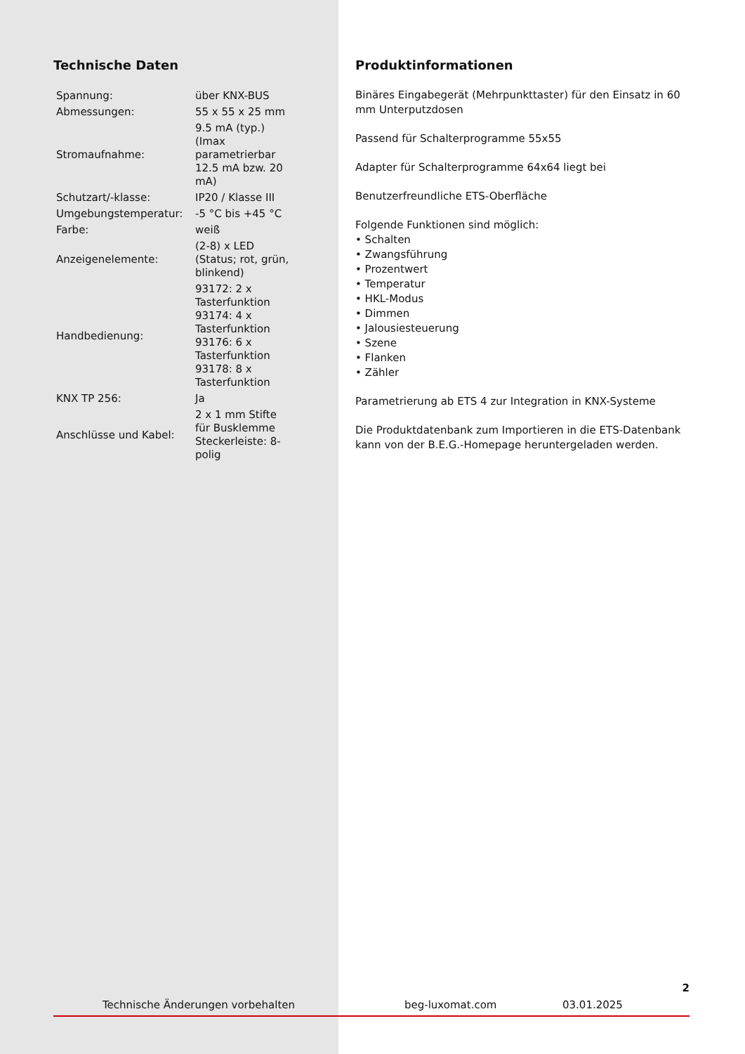Technische Daten
| Spannung: | über KNX-BUS |
| Abmessungen: | 55 x 55 x 25 mm |
| Stromaufnahme: | 9.5 mA (typ.) (Imax parametrierbar 12.5 mA bzw. 20 mA) |
| Schutzart/-klasse: | IP20 / Klasse III |
| Umgebungstemperatur: | -5 °C bis +45 °C |
| Farbe: | weiß |
| Anzeigenelemente: | (2-8) x LED (Status; rot, grün, blinkend) |
| Handbedienung: | 93172: 2 x Tasterfunktion 93174: 4 x Tasterfunktion 93176: 6 x Tasterfunktion 93178: 8 x Tasterfunktion |
| KNX TP 256: | Ja |
| Anschlüsse und Kabel: | 2 x 1 mm Stifte für Busklemme Steckerleiste: 8-polig |
Produktinformationen
Binäres Eingabegerät (Mehrpunkttaster) für den Einsatz in 60 mm Unterputzdosen
Passend für Schalterprogramme 55x55
Adapter für Schalterprogramme 64x64 liegt bei
Benutzerfreundliche ETS-Oberfläche
Folgende Funktionen sind möglich:
• Schalten
• Zwangsführung
• Prozentwert
• Temperatur
• HKL-Modus
• Dimmen
• Jalousiesteuerung
• Szene
• Flanken
• Zähler
Parametrierung ab ETS 4 zur Integration in KNX-Systeme
Die Produktdatenbank zum Importieren in die ETS-Datenbank kann von der B.E.G.-Homepage heruntergeladen werden.
2
Technische Änderungen vorbehalten beg-luxomat.com 03.01.2025